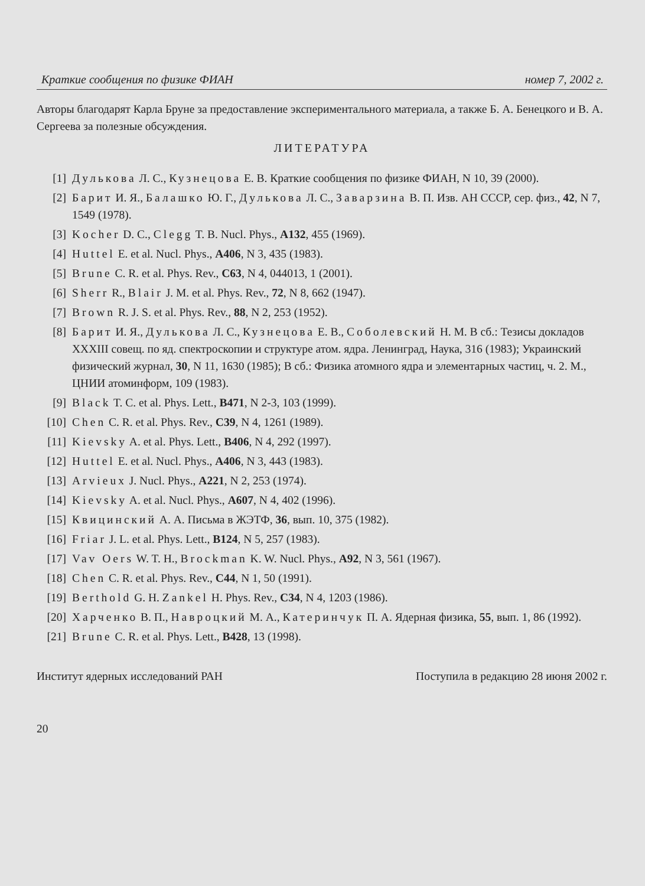Краткие сообщения по физике ФИАН номер 7, 2002 г.
Авторы благодарят Карла Бруне за предоставление экспериментального материала, а также Б. А. Бенецкого и В. А. Сергеева за полезные обсуждения.
ЛИТЕРАТУРА
[1] Дулькова Л. С., Кузнецова Е. В. Краткие сообщения по физике ФИАН, N 10, 39 (2000).
[2] Барит И. Я., Балашко Ю. Г., Дулькова Л. С., Заварзина В. П. Изв. АН СССР, сер. физ., 42, N 7, 1549 (1978).
[3] Kocher D. C., Clegg T. B. Nucl. Phys., A132, 455 (1969).
[4] Huttel E. et al. Nucl. Phys., A406, N 3, 435 (1983).
[5] Brune C. R. et al. Phys. Rev., C63, N 4, 044013, 1 (2001).
[6] Sherr R., Blair J. M. et al. Phys. Rev., 72, N 8, 662 (1947).
[7] Brown R. J. S. et al. Phys. Rev., 88, N 2, 253 (1952).
[8] Барит И. Я., Дулькова Л. С., Кузнецова Е. В., Соболевский Н. М. В сб.: Тезисы докладов XXXIII совещ. по яд. спектроскопии и структуре атом. ядра. Ленинград, Наука, 316 (1983); Украинский физический журнал, 30, N 11, 1630 (1985); В сб.: Физика атомного ядра и элементарных частиц, ч. 2. М., ЦНИИ атоминформ, 109 (1983).
[9] Black T. C. et al. Phys. Lett., B471, N 2-3, 103 (1999).
[10] Chen C. R. et al. Phys. Rev., C39, N 4, 1261 (1989).
[11] Kievsky A. et al. Phys. Lett., B406, N 4, 292 (1997).
[12] Huttel E. et al. Nucl. Phys., A406, N 3, 443 (1983).
[13] Arvieux J. Nucl. Phys., A221, N 2, 253 (1974).
[14] Kievsky A. et al. Nucl. Phys., A607, N 4, 402 (1996).
[15] Квицинский А. А. Письма в ЖЭТФ, 36, вып. 10, 375 (1982).
[16] Friar J. L. et al. Phys. Lett., B124, N 5, 257 (1983).
[17] Vav Oers W. T. H., Brockman K. W. Nucl. Phys., A92, N 3, 561 (1967).
[18] Chen C. R. et al. Phys. Rev., C44, N 1, 50 (1991).
[19] Berthold G. H. Zankel H. Phys. Rev., C34, N 4, 1203 (1986).
[20] Харченко В. П., Навроцкий М. А., Катеринчук П. А. Ядерная физика, 55, вып. 1, 86 (1992).
[21] Brune C. R. et al. Phys. Lett., B428, 13 (1998).
Институт ядерных исследований РАН Поступила в редакцию 28 июня 2002 г.
20